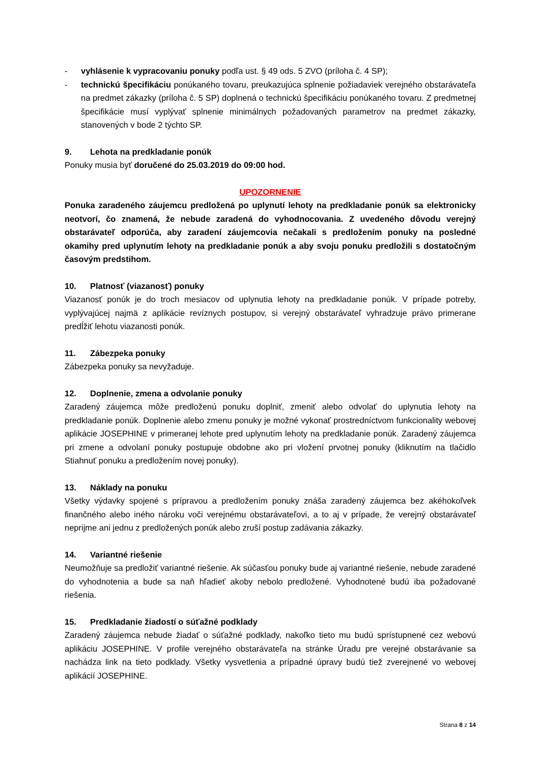- vyhlásenie k vypracovaniu ponuky podľa ust. § 49 ods. 5 ZVO (príloha č. 4 SP);
- technickú špecifikáciu ponúkaného tovaru, preukazujúca splnenie požiadaviek verejného obstarávateľa na predmet zákazky (príloha č. 5 SP) doplnená o technickú špecifikáciu ponúkaného tovaru. Z predmetnej špecifikácie musí vyplývať splnenie minimálnych požadovaných parametrov na predmet zákazky, stanovených v bode 2 týchto SP.
9. Lehota na predkladanie ponúk
Ponuky musia byť doručené do 25.03.2019 do 09:00 hod.
UPOZORNENIE
Ponuka zaradeného záujemcu predložená po uplynutí lehoty na predkladanie ponúk sa elektronicky neotvorí, čo znamená, že nebude zaradená do vyhodnocovania. Z uvedeného dôvodu verejný obstarávateľ odporúča, aby zaradení záujemcovia nečakali s predložením ponuky na posledné okamihy pred uplynutím lehoty na predkladanie ponúk a aby svoju ponuku predložili s dostatočným časovým predstihom.
10. Platnosť (viazanosť) ponuky
Viazanosť ponúk je do troch mesiacov od uplynutia lehoty na predkladanie ponúk. V prípade potreby, vyplývajúcej najmä z aplikácie revíznych postupov, si verejný obstarávateľ vyhradzuje právo primerane predĺžiť lehotu viazanosti ponúk.
11. Zábezpeka ponuky
Zábezpeka ponuky sa nevyžaduje.
12. Doplnenie, zmena a odvolanie ponuky
Zaradený záujemca môže predloženú ponuku doplniť, zmeniť alebo odvolať do uplynutia lehoty na predkladanie ponúk. Doplnenie alebo zmenu ponuky je možné vykonať prostredníctvom funkcionality webovej aplikácie JOSEPHINE v primeranej lehote pred uplynutím lehoty na predkladanie ponúk. Zaradený záujemca pri zmene a odvolaní ponuky postupuje obdobne ako pri vložení prvotnej ponuky (kliknutím na tlačidlo Stiahnuť ponuku a predložením novej ponuky).
13. Náklady na ponuku
Všetky výdavky spojené s prípravou a predložením ponuky znáša zaradený záujemca bez akéhokoľvek finančného alebo iného nároku voči verejnému obstarávateľovi, a to aj v prípade, že verejný obstarávateľ neprijme ani jednu z predložených ponúk alebo zruší postup zadávania zákazky.
14. Variantné riešenie
Neumožňuje sa predložiť variantné riešenie. Ak súčasťou ponuky bude aj variantné riešenie, nebude zaradené do vyhodnotenia a bude sa naň hľadieť akoby nebolo predložené. Vyhodnotené budú iba požadované riešenia.
15. Predkladanie žiadostí o súťažné podklady
Zaradený záujemca nebude žiadať o súťažné podklady, nakoľko tieto mu budú sprístupnené cez webovú aplikáciu JOSEPHINE. V profile verejného obstarávateľa na stránke Úradu pre verejné obstarávanie sa nachádza link na tieto podklady. Všetky vysvetlenia a prípadné úpravy budú tiež zverejnené vo webovej aplikácií JOSEPHINE.
Strana 8 z 14